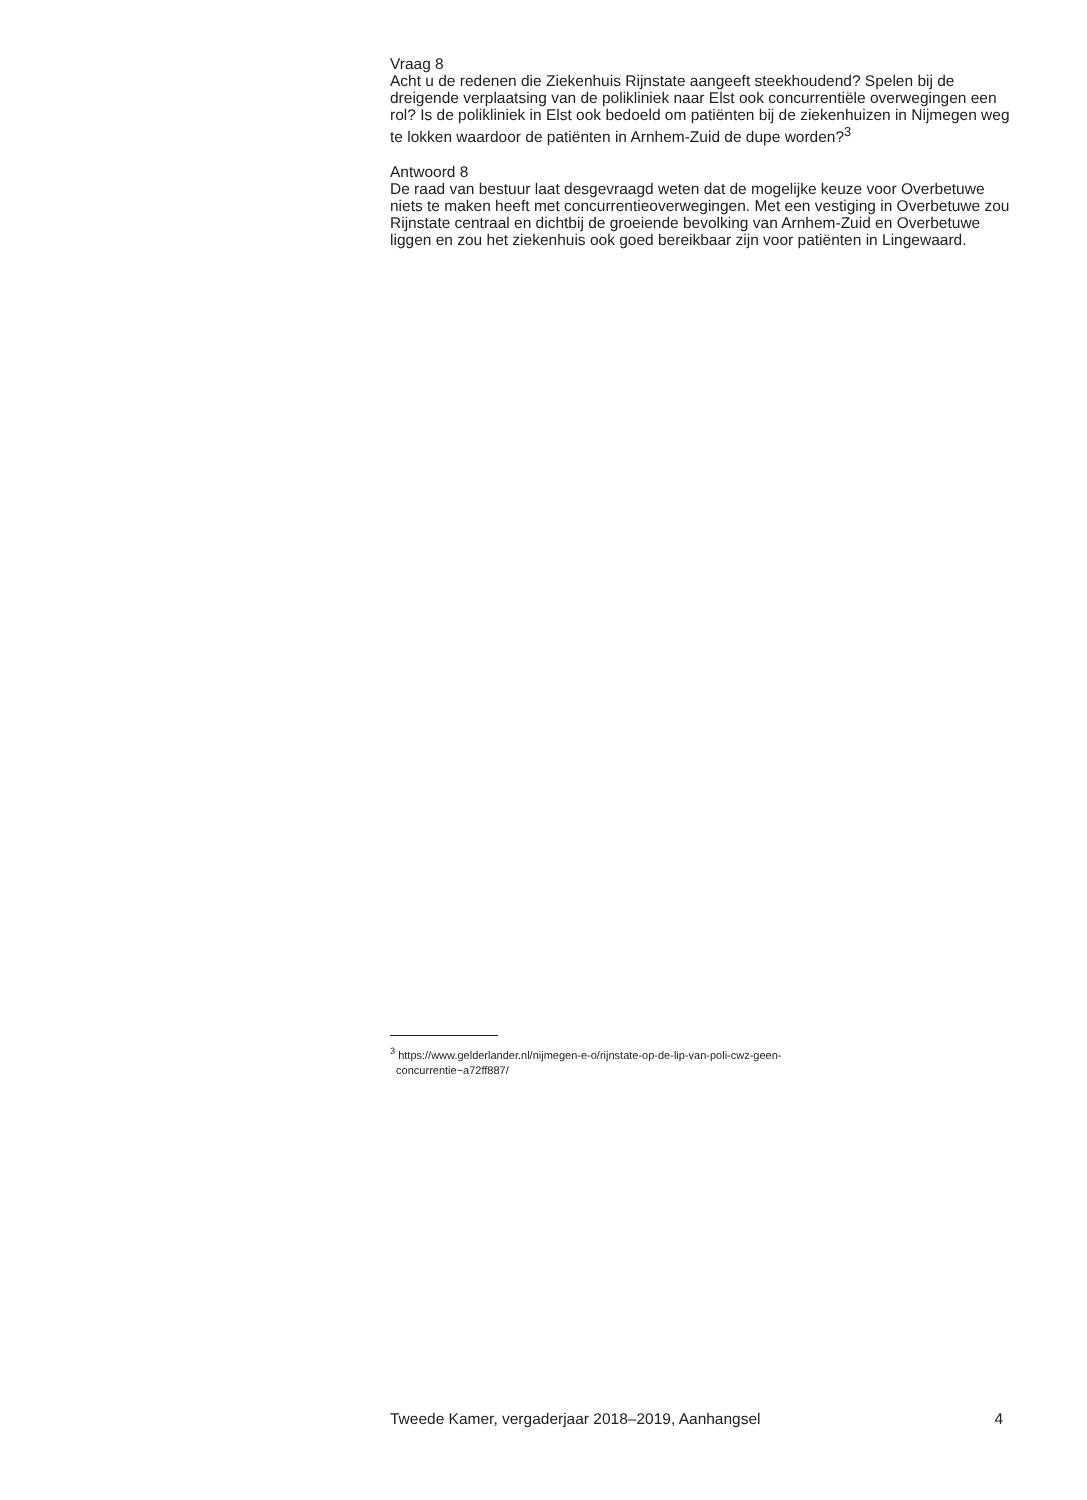Vraag 8
Acht u de redenen die Ziekenhuis Rijnstate aangeeft steekhoudend? Spelen bij de dreigende verplaatsing van de polikliniek naar Elst ook concurrentiële overwegingen een rol? Is de polikliniek in Elst ook bedoeld om patiënten bij de ziekenhuizen in Nijmegen weg te lokken waardoor de patiënten in Arnhem-Zuid de dupe worden?<sup>3</sup>
Antwoord 8
De raad van bestuur laat desgevraagd weten dat de mogelijke keuze voor Overbetuwe niets te maken heeft met concurrentieoverwegingen. Met een vestiging in Overbetuwe zou Rijnstate centraal en dichtbij de groeiende bevolking van Arnhem-Zuid en Overbetuwe liggen en zou het ziekenhuis ook goed bereikbaar zijn voor patiënten in Lingewaard.
<sup>3</sup> https://www.gelderlander.nl/nijmegen-e-o/rijnstate-op-de-lip-van-poli-cwz-geen-
concurrentie~a72ff887/
Tweede Kamer, vergaderjaar 2018–2019, Aanhangsel 4